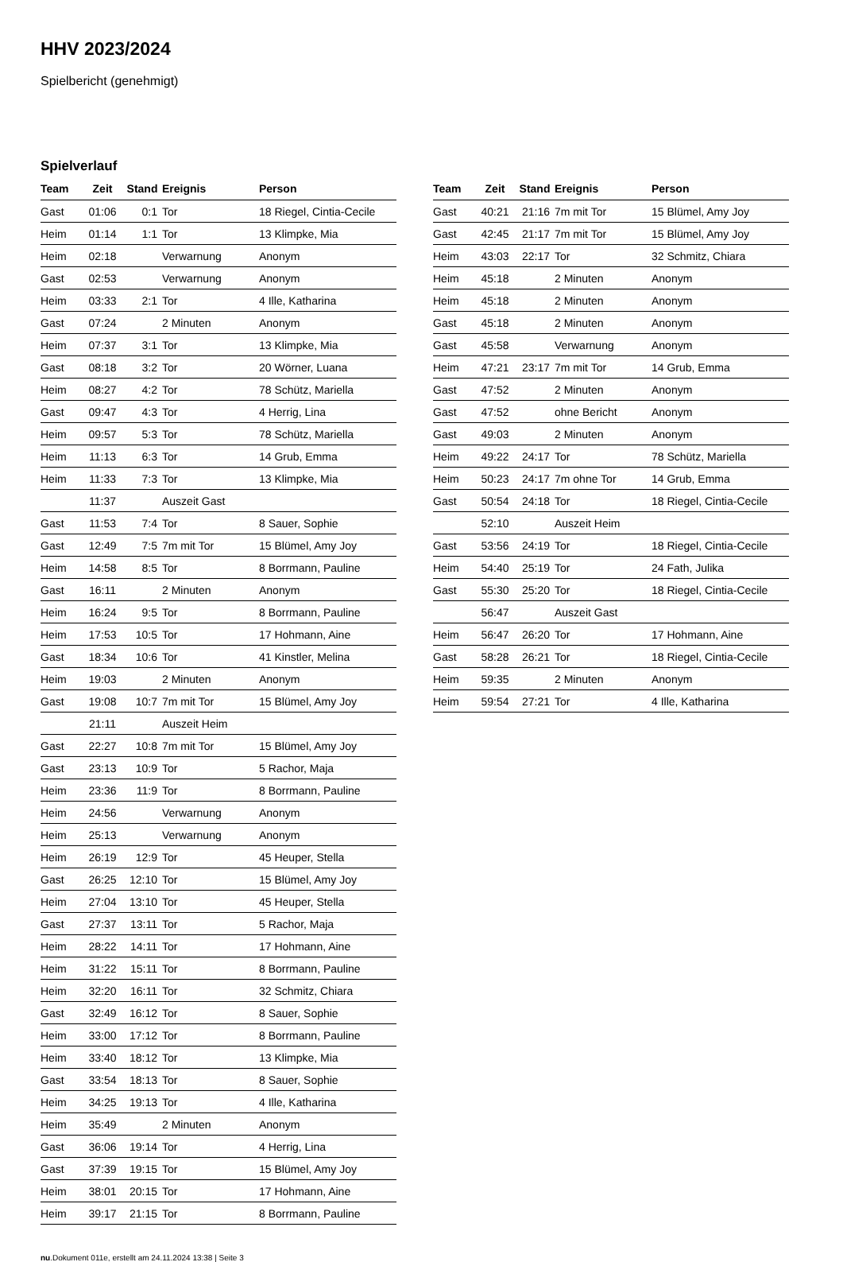HHV 2023/2024
Spielbericht (genehmigt)
Spielverlauf
| Team | Zeit | Stand | Ereignis | Person |
| --- | --- | --- | --- | --- |
| Gast | 01:06 | 0:1 | Tor | 18 Riegel, Cintia-Cecile |
| Heim | 01:14 | 1:1 | Tor | 13 Klimpke, Mia |
| Heim | 02:18 | | Verwarnung | Anonym |
| Gast | 02:53 | | Verwarnung | Anonym |
| Heim | 03:33 | 2:1 | Tor | 4 Ille, Katharina |
| Gast | 07:24 | | 2 Minuten | Anonym |
| Heim | 07:37 | 3:1 | Tor | 13 Klimpke, Mia |
| Gast | 08:18 | 3:2 | Tor | 20 Wörner, Luana |
| Heim | 08:27 | 4:2 | Tor | 78 Schütz, Mariella |
| Gast | 09:47 | 4:3 | Tor | 4 Herrig, Lina |
| Heim | 09:57 | 5:3 | Tor | 78 Schütz, Mariella |
| Heim | 11:13 | 6:3 | Tor | 14 Grub, Emma |
| Heim | 11:33 | 7:3 | Tor | 13 Klimpke, Mia |
| | 11:37 | | Auszeit Gast | |
| Gast | 11:53 | 7:4 | Tor | 8 Sauer, Sophie |
| Gast | 12:49 | 7:5 | 7m mit Tor | 15 Blümel, Amy Joy |
| Heim | 14:58 | 8:5 | Tor | 8 Borrmann, Pauline |
| Gast | 16:11 | | 2 Minuten | Anonym |
| Heim | 16:24 | 9:5 | Tor | 8 Borrmann, Pauline |
| Heim | 17:53 | 10:5 | Tor | 17 Hohmann, Aine |
| Gast | 18:34 | 10:6 | Tor | 41 Kinstler, Melina |
| Heim | 19:03 | | 2 Minuten | Anonym |
| Gast | 19:08 | 10:7 | 7m mit Tor | 15 Blümel, Amy Joy |
| | 21:11 | | Auszeit Heim | |
| Gast | 22:27 | 10:8 | 7m mit Tor | 15 Blümel, Amy Joy |
| Gast | 23:13 | 10:9 | Tor | 5 Rachor, Maja |
| Heim | 23:36 | 11:9 | Tor | 8 Borrmann, Pauline |
| Heim | 24:56 | | Verwarnung | Anonym |
| Heim | 25:13 | | Verwarnung | Anonym |
| Heim | 26:19 | 12:9 | Tor | 45 Heuper, Stella |
| Gast | 26:25 | 12:10 | Tor | 15 Blümel, Amy Joy |
| Heim | 27:04 | 13:10 | Tor | 45 Heuper, Stella |
| Gast | 27:37 | 13:11 | Tor | 5 Rachor, Maja |
| Heim | 28:22 | 14:11 | Tor | 17 Hohmann, Aine |
| Heim | 31:22 | 15:11 | Tor | 8 Borrmann, Pauline |
| Heim | 32:20 | 16:11 | Tor | 32 Schmitz, Chiara |
| Gast | 32:49 | 16:12 | Tor | 8 Sauer, Sophie |
| Heim | 33:00 | 17:12 | Tor | 8 Borrmann, Pauline |
| Heim | 33:40 | 18:12 | Tor | 13 Klimpke, Mia |
| Gast | 33:54 | 18:13 | Tor | 8 Sauer, Sophie |
| Heim | 34:25 | 19:13 | Tor | 4 Ille, Katharina |
| Heim | 35:49 | | 2 Minuten | Anonym |
| Gast | 36:06 | 19:14 | Tor | 4 Herrig, Lina |
| Gast | 37:39 | 19:15 | Tor | 15 Blümel, Amy Joy |
| Heim | 38:01 | 20:15 | Tor | 17 Hohmann, Aine |
| Heim | 39:17 | 21:15 | Tor | 8 Borrmann, Pauline |
| Team | Zeit | Stand | Ereignis | Person |
| --- | --- | --- | --- | --- |
| Gast | 40:21 | 21:16 | 7m mit Tor | 15 Blümel, Amy Joy |
| Gast | 42:45 | 21:17 | 7m mit Tor | 15 Blümel, Amy Joy |
| Heim | 43:03 | 22:17 | Tor | 32 Schmitz, Chiara |
| Heim | 45:18 | | 2 Minuten | Anonym |
| Heim | 45:18 | | 2 Minuten | Anonym |
| Gast | 45:18 | | 2 Minuten | Anonym |
| Gast | 45:58 | | Verwarnung | Anonym |
| Heim | 47:21 | 23:17 | 7m mit Tor | 14 Grub, Emma |
| Gast | 47:52 | | 2 Minuten | Anonym |
| Gast | 47:52 | | ohne Bericht | Anonym |
| Gast | 49:03 | | 2 Minuten | Anonym |
| Heim | 49:22 | 24:17 | Tor | 78 Schütz, Mariella |
| Heim | 50:23 | 24:17 | 7m ohne Tor | 14 Grub, Emma |
| Gast | 50:54 | 24:18 | Tor | 18 Riegel, Cintia-Cecile |
| | 52:10 | | Auszeit Heim | |
| Gast | 53:56 | 24:19 | Tor | 18 Riegel, Cintia-Cecile |
| Heim | 54:40 | 25:19 | Tor | 24 Fath, Julika |
| Gast | 55:30 | 25:20 | Tor | 18 Riegel, Cintia-Cecile |
| | 56:47 | | Auszeit Gast | |
| Heim | 56:47 | 26:20 | Tor | 17 Hohmann, Aine |
| Gast | 58:28 | 26:21 | Tor | 18 Riegel, Cintia-Cecile |
| Heim | 59:35 | | 2 Minuten | Anonym |
| Heim | 59:54 | 27:21 | Tor | 4 Ille, Katharina |
nu.Dokument 011e, erstellt am 24.11.2024 13:38 | Seite 3